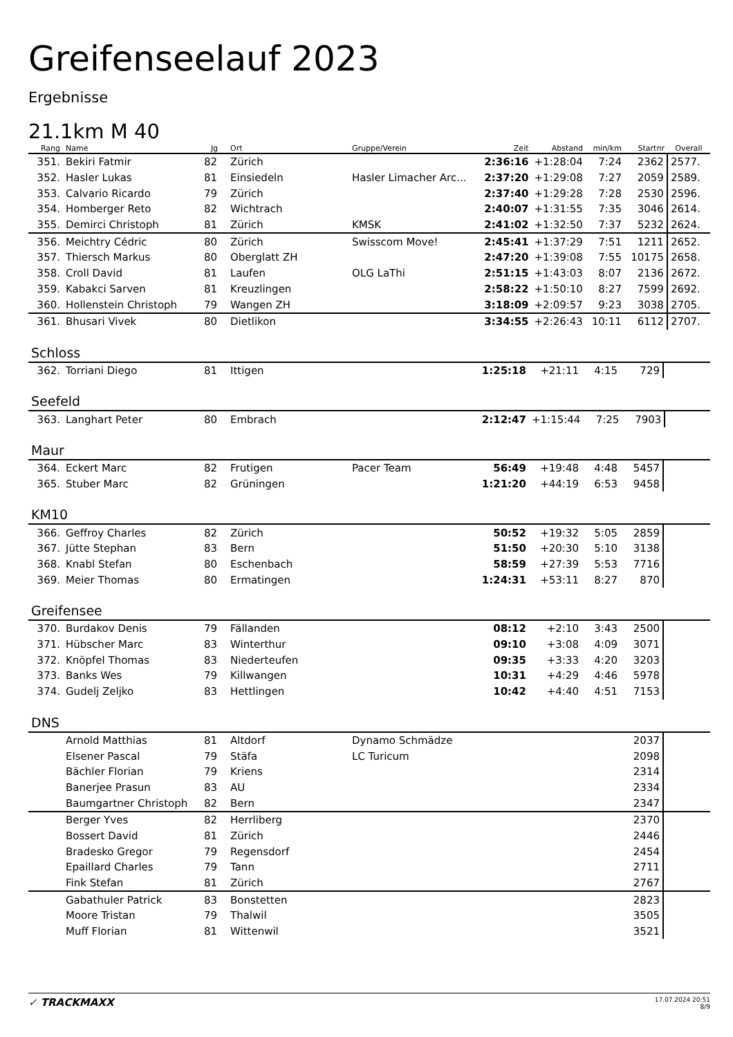Greifenseelauf 2023
Ergebnisse
21.1km M 40
| Rang | Name | Jg | Ort | Gruppe/Verein | Zeit | Abstand | min/km | Startnr | Overall |
| --- | --- | --- | --- | --- | --- | --- | --- | --- | --- |
| 351. | Bekiri Fatmir | 82 | Zürich | | 2:36:16 | +1:28:04 | 7:24 | 2362 | 2577. |
| 352. | Hasler Lukas | 81 | Einsiedeln | Hasler Limacher Arc... | 2:37:20 | +1:29:08 | 7:27 | 2059 | 2589. |
| 353. | Calvario Ricardo | 79 | Zürich | | 2:37:40 | +1:29:28 | 7:28 | 2530 | 2596. |
| 354. | Homberger Reto | 82 | Wichtrach | | 2:40:07 | +1:31:55 | 7:35 | 3046 | 2614. |
| 355. | Demirci Christoph | 81 | Zürich | KMSK | 2:41:02 | +1:32:50 | 7:37 | 5232 | 2624. |
| 356. | Meichtry Cédric | 80 | Zürich | Swisscom Move! | 2:45:41 | +1:37:29 | 7:51 | 1211 | 2652. |
| 357. | Thiersch Markus | 80 | Oberglatt ZH | | 2:47:20 | +1:39:08 | 7:55 | 10175 | 2658. |
| 358. | Croll David | 81 | Laufen | OLG LaThi | 2:51:15 | +1:43:03 | 8:07 | 2136 | 2672. |
| 359. | Kabakci Sarven | 81 | Kreuzlingen | | 2:58:22 | +1:50:10 | 8:27 | 7599 | 2692. |
| 360. | Hollenstein Christoph | 79 | Wangen ZH | | 3:18:09 | +2:09:57 | 9:23 | 3038 | 2705. |
| 361. | Bhusari Vivek | 80 | Dietlikon | | 3:34:55 | +2:26:43 | 10:11 | 6112 | 2707. |
Schloss
| 362. | Torriani Diego | 81 | Ittigen | | 1:25:18 | +21:11 | 4:15 | 729 | |
Seefeld
| 363. | Langhart Peter | 80 | Embrach | | 2:12:47 | +1:15:44 | 7:25 | 7903 | |
Maur
| 364. | Eckert Marc | 82 | Frutigen | Pacer Team | 56:49 | +19:48 | 4:48 | 5457 | |
| 365. | Stuber Marc | 82 | Grüningen | | 1:21:20 | +44:19 | 6:53 | 9458 | |
KM10
| 366. | Geffroy Charles | 82 | Zürich | | 50:52 | +19:32 | 5:05 | 2859 | |
| 367. | Jütte Stephan | 83 | Bern | | 51:50 | +20:30 | 5:10 | 3138 | |
| 368. | Knabl Stefan | 80 | Eschenbach | | 58:59 | +27:39 | 5:53 | 7716 | |
| 369. | Meier Thomas | 80 | Ermatingen | | 1:24:31 | +53:11 | 8:27 | 870 | |
Greifensee
| 370. | Burdakov Denis | 79 | Fällanden | | 08:12 | +2:10 | 3:43 | 2500 | |
| 371. | Hübscher Marc | 83 | Winterthur | | 09:10 | +3:08 | 4:09 | 3071 | |
| 372. | Knöpfel Thomas | 83 | Niederteufen | | 09:35 | +3:33 | 4:20 | 3203 | |
| 373. | Banks Wes | 79 | Killwangen | | 10:31 | +4:29 | 4:46 | 5978 | |
| 374. | Gudelj Zeljko | 83 | Hettlingen | | 10:42 | +4:40 | 4:51 | 7153 | |
DNS
| | Arnold Matthias | 81 | Altdorf | Dynamo Schmädze | | | | 2037 | |
| | Elsener Pascal | 79 | Stäfa | LC Turicum | | | | 2098 | |
| | Bächler Florian | 79 | Kriens | | | | | 2314 | |
| | Banerjee Prasun | 83 | AU | | | | | 2334 | |
| | Baumgartner Christoph | 82 | Bern | | | | | 2347 | |
| | Berger Yves | 82 | Herrliberg | | | | | 2370 | |
| | Bossert David | 81 | Zürich | | | | | 2446 | |
| | Bradesko Gregor | 79 | Regensdorf | | | | | 2454 | |
| | Epaillard Charles | 79 | Tann | | | | | 2711 | |
| | Fink Stefan | 81 | Zürich | | | | | 2767 | |
| | Gabathuler Patrick | 83 | Bonstetten | | | | | 2823 | |
| | Moore Tristan | 79 | Thalwil | | | | | 3505 | |
| | Muff Florian | 81 | Wittenwil | | | | | 3521 | |
✓ TRACKMAXX
17.07.2024 20:51
8/9